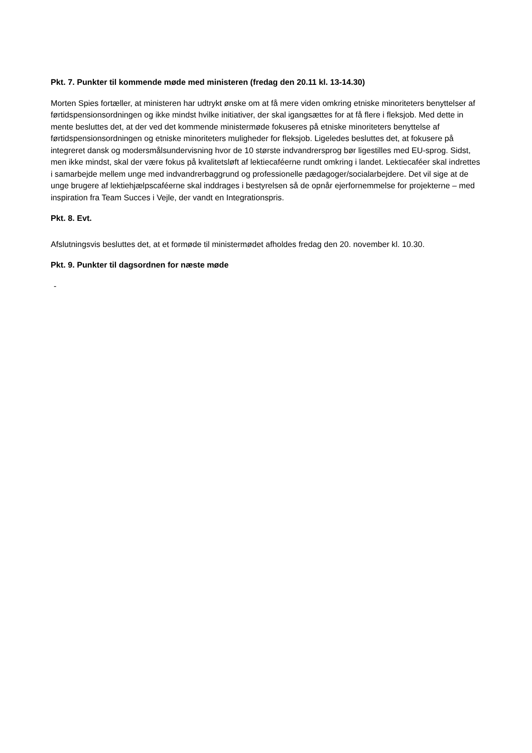Pkt. 7. Punkter til kommende møde med ministeren (fredag den 20.11 kl. 13-14.30)
Morten Spies fortæller, at ministeren har udtrykt ønske om at få mere viden omkring etniske minoriteters benyttelser af førtidspensionsordningen og ikke mindst hvilke initiativer, der skal igangsættes for at få flere i fleksjob. Med dette in mente besluttes det, at der ved det kommende ministermøde fokuseres på etniske minoriteters benyttelse af førtidspensionsordningen og etniske minoriteters muligheder for fleksjob. Ligeledes besluttes det, at fokusere på integreret dansk og modersmålsundervisning hvor de 10 største indvandrersprog bør ligestilles med EU-sprog. Sidst, men ikke mindst, skal der være fokus på kvalitetsløft af lektiecaféerne rundt omkring i landet. Lektiecaféer skal indrettes i samarbejde mellem unge med indvandrerbaggrund og professionelle pædagoger/socialarbejdere. Det vil sige at de unge brugere af lektiehjælpscaféerne skal inddrages i bestyrelsen så de opnår ejerfornemmelse for projekterne – med inspiration fra Team Succes i Vejle, der vandt en Integrationspris.
Pkt. 8. Evt.
Afslutningsvis besluttes det, at et formøde til ministermødet afholdes fredag den 20. november kl. 10.30.
Pkt. 9. Punkter til dagsordnen for næste møde
-